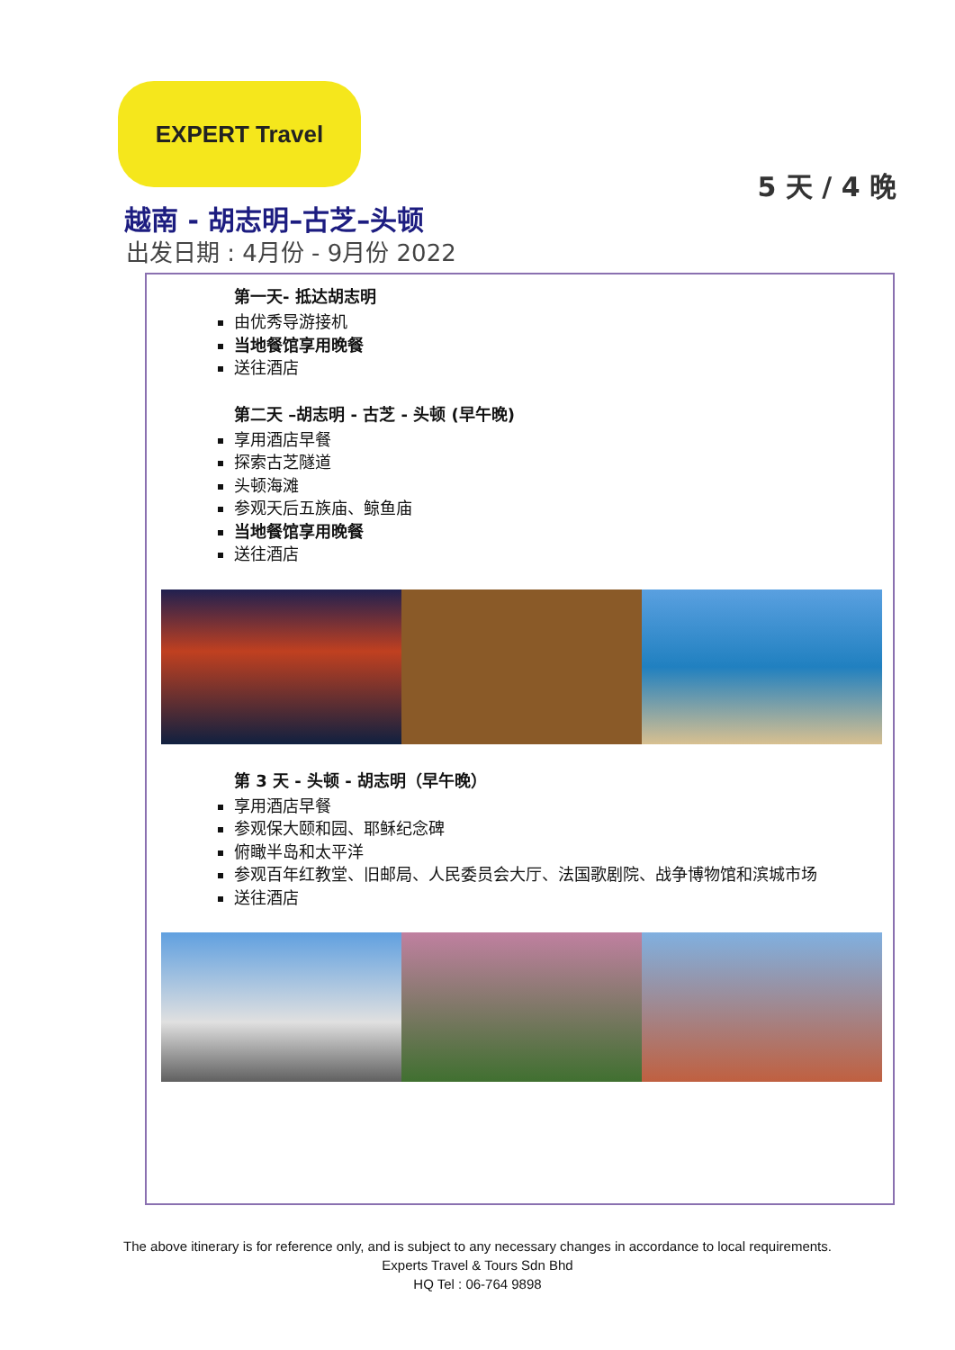EXPERT Travel
5 天 / 4 晚
越南 - 胡志明–古芝–头顿
出发日期 : 4月份 - 9月份 2022
第一天- 抵达胡志明
由优秀导游接机
当地餐馆享用晚餐
送往酒店
第二天 –胡志明 - 古芝 - 头顿 (早午晚)
享用酒店早餐
探索古芝隧道
头顿海滩
参观天后五族庙、鲸鱼庙
当地餐馆享用晚餐
送往酒店
第 3 天 - 头顿 - 胡志明（早午晚）
享用酒店早餐
参观保大颐和园、耶稣纪念碑
俯瞰半岛和太平洋
参观百年红教堂、旧邮局、人民委员会大厅、法国歌剧院、战争博物馆和滨城市场
送往酒店
The above itinerary is for reference only, and is subject to any necessary changes in accordance to local requirements.
Experts Travel & Tours Sdn Bhd
HQ Tel : 06-764 9898